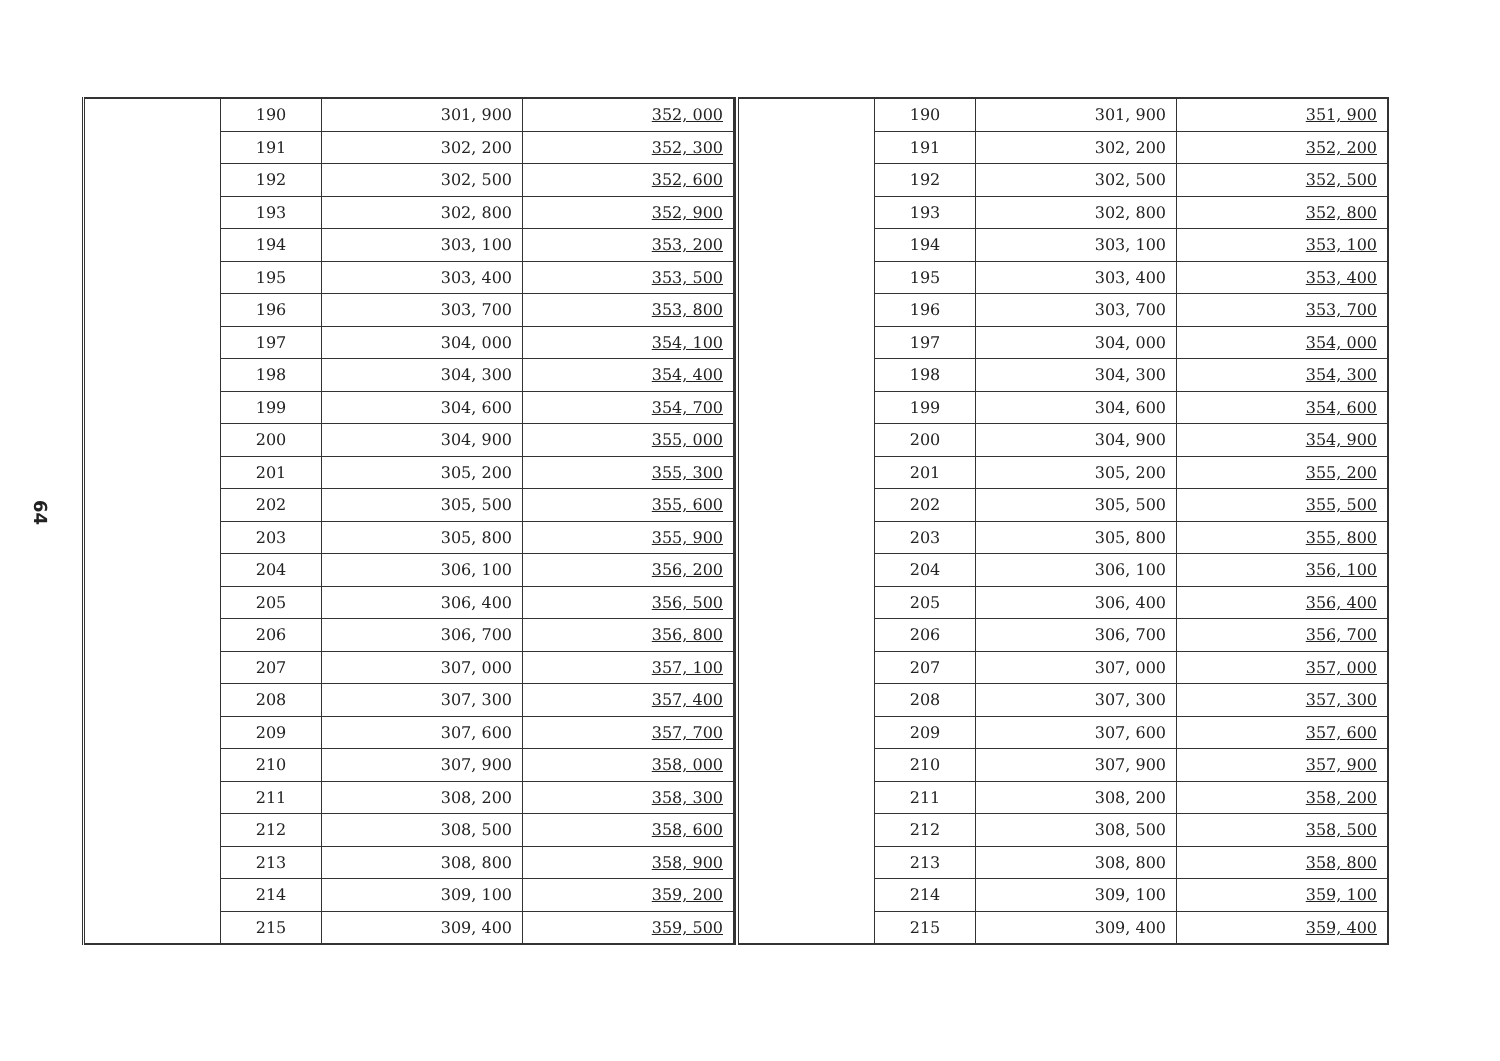64
| | 190 | 301, 900 | 352, 000 |
| | 191 | 302, 200 | 352, 300 |
| | 192 | 302, 500 | 352, 600 |
| | 193 | 302, 800 | 352, 900 |
| | 194 | 303, 100 | 353, 200 |
| | 195 | 303, 400 | 353, 500 |
| | 196 | 303, 700 | 353, 800 |
| | 197 | 304, 000 | 354, 100 |
| | 198 | 304, 300 | 354, 400 |
| | 199 | 304, 600 | 354, 700 |
| | 200 | 304, 900 | 355, 000 |
| | 201 | 305, 200 | 355, 300 |
| | 202 | 305, 500 | 355, 600 |
| | 203 | 305, 800 | 355, 900 |
| | 204 | 306, 100 | 356, 200 |
| | 205 | 306, 400 | 356, 500 |
| | 206 | 306, 700 | 356, 800 |
| | 207 | 307, 000 | 357, 100 |
| | 208 | 307, 300 | 357, 400 |
| | 209 | 307, 600 | 357, 700 |
| | 210 | 307, 900 | 358, 000 |
| | 211 | 308, 200 | 358, 300 |
| | 212 | 308, 500 | 358, 600 |
| | 213 | 308, 800 | 358, 900 |
| | 214 | 309, 100 | 359, 200 |
| | 215 | 309, 400 | 359, 500 |
| | 190 | 301, 900 | 351, 900 |
| | 191 | 302, 200 | 352, 200 |
| | 192 | 302, 500 | 352, 500 |
| | 193 | 302, 800 | 352, 800 |
| | 194 | 303, 100 | 353, 100 |
| | 195 | 303, 400 | 353, 400 |
| | 196 | 303, 700 | 353, 700 |
| | 197 | 304, 000 | 354, 000 |
| | 198 | 304, 300 | 354, 300 |
| | 199 | 304, 600 | 354, 600 |
| | 200 | 304, 900 | 354, 900 |
| | 201 | 305, 200 | 355, 200 |
| | 202 | 305, 500 | 355, 500 |
| | 203 | 305, 800 | 355, 800 |
| | 204 | 306, 100 | 356, 100 |
| | 205 | 306, 400 | 356, 400 |
| | 206 | 306, 700 | 356, 700 |
| | 207 | 307, 000 | 357, 000 |
| | 208 | 307, 300 | 357, 300 |
| | 209 | 307, 600 | 357, 600 |
| | 210 | 307, 900 | 357, 900 |
| | 211 | 308, 200 | 358, 200 |
| | 212 | 308, 500 | 358, 500 |
| | 213 | 308, 800 | 358, 800 |
| | 214 | 309, 100 | 359, 100 |
| | 215 | 309, 400 | 359, 400 |